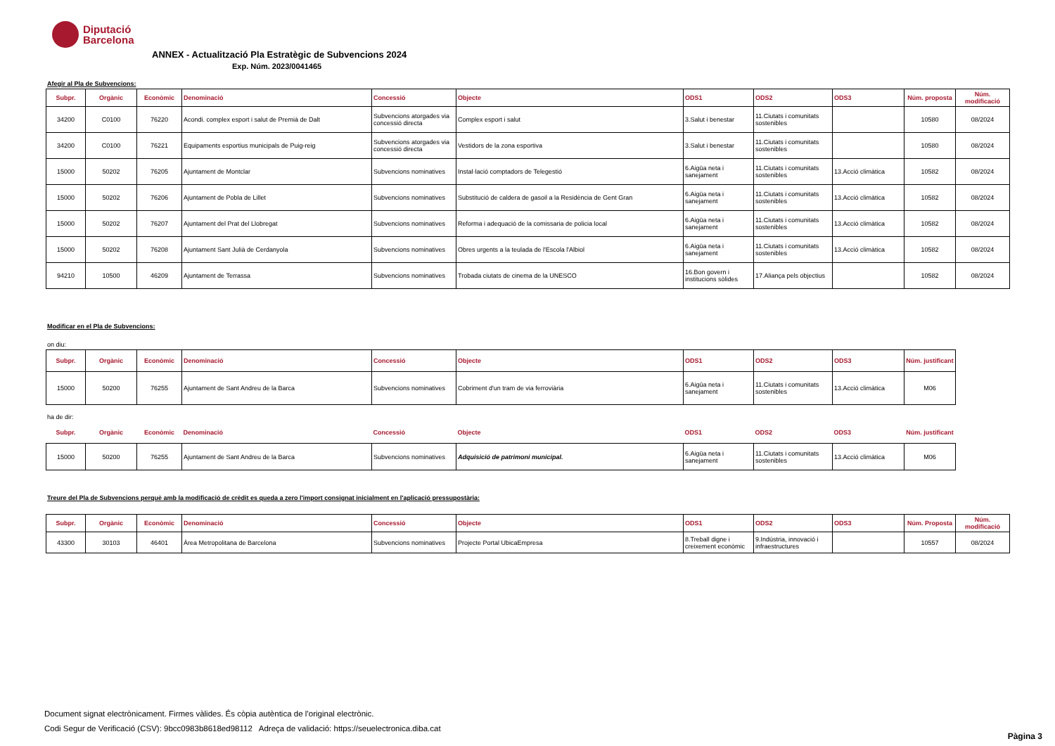Diputació
Barcelona
ANNEX - Actualització Pla Estratègic de Subvencions 2024
Exp. Núm. 2023/0041465
Afegir al Pla de Subvencions:
| Subpr. | Orgànic | Econòmic | Denominació | Concessió | Objecte | ODS1 | ODS2 | ODS3 | Núm. proposta | Núm. modificació |
| --- | --- | --- | --- | --- | --- | --- | --- | --- | --- | --- |
| 34200 | C0100 | 76220 | Acondi. complex esport i salut de Premià de Dalt | Subvencions atorgades via concessió directa | Complex esport i salut | 3.Salut i benestar | 11.Ciutats i comunitats sostenibles | | 10580 | 08/2024 |
| 34200 | C0100 | 76221 | Equipaments esportius municipals de Puig-reig | Subvencions atorgades via concessió directa | Vestidors de la zona esportiva | 3.Salut i benestar | 11.Ciutats i comunitats sostenibles | | 10580 | 08/2024 |
| 15000 | 50202 | 76205 | Ajuntament de Montclar | Subvencions nominatives | Instal·lació comptadors de Telegestió | 6.Aigüa neta i sanejament | 11.Ciutats i comunitats sostenibles | 13.Acció climàtica | 10582 | 08/2024 |
| 15000 | 50202 | 76206 | Ajuntament de Pobla de Lillet | Subvencions nominatives | Substitució de caldera de gasoil a la Residència de Gent Gran | 6.Aigüa neta i sanejament | 11.Ciutats i comunitats sostenibles | 13.Acció climàtica | 10582 | 08/2024 |
| 15000 | 50202 | 76207 | Ajuntament del Prat del Llobregat | Subvencions nominatives | Reforma i adequació de la comissaria de policia local | 6.Aigüa neta i sanejament | 11.Ciutats i comunitats sostenibles | 13.Acció climàtica | 10582 | 08/2024 |
| 15000 | 50202 | 76208 | Ajuntament Sant Julià de Cerdanyola | Subvencions nominatives | Obres urgents a la teulada de l'Escola l'Albiol | 6.Aigüa neta i sanejament | 11.Ciutats i comunitats sostenibles | 13.Acció climàtica | 10582 | 08/2024 |
| 94210 | 10500 | 46209 | Ajuntament de Terrassa | Subvencions nominatives | Trobada ciutats de cinema de la UNESCO | 16.Bon govern i institucions sòlides | 17.Aliança pels objectius | | 10582 | 08/2024 |
Modificar en el Pla de Subvencions:
on diu:
| Subpr. | Orgànic | Econòmic | Denominació | Concessió | Objecte | ODS1 | ODS2 | ODS3 | Núm. justificant |
| --- | --- | --- | --- | --- | --- | --- | --- | --- | --- |
| 15000 | 50200 | 76255 | Ajuntament de Sant Andreu de la Barca | Subvencions nominatives | Cobriment d'un tram de via ferroviària | 6.Aigüa neta i sanejament | 11.Ciutats i comunitats sostenibles | 13.Acció climàtica | M06 |
ha de dir:
| Subpr. | Orgànic | Econòmic | Denominació | Concessió | Objecte | ODS1 | ODS2 | ODS3 | Núm. justificant |
| --- | --- | --- | --- | --- | --- | --- | --- | --- | --- |
| 15000 | 50200 | 76255 | Ajuntament de Sant Andreu de la Barca | Subvencions nominatives | Adquisició de patrimoni municipal. | 6.Aigüa neta i sanejament | 11.Ciutats i comunitats sostenibles | 13.Acció climàtica | M06 |
Treure del Pla de Subvencions perquè amb la modificació de crèdit es queda a zero l'import consignat inicialment en l'aplicació pressupostària:
| Subpr. | Orgànic | Econòmic | Denominació | Concessió | Objecte | ODS1 | ODS2 | ODS3 | Núm. Proposta | Núm. modificació |
| --- | --- | --- | --- | --- | --- | --- | --- | --- | --- | --- |
| 43300 | 30103 | 46401 | Àrea Metropolitana de Barcelona | Subvencions nominatives | Projecte Portal UbicaEmpresa | 8.Treball digne i creixement econòmic | 9.Indústria, innovació i infraestructures | | 10557 | 08/2024 |
Document signat electrònicament. Firmes vàlides. És còpia autèntica de l’original electrònic.
Codi Segur de Verificació (CSV): 9bcc0983b8618ed98112 Adreça de validació: https://seuelectronica.diba.cat
Pàgina 3